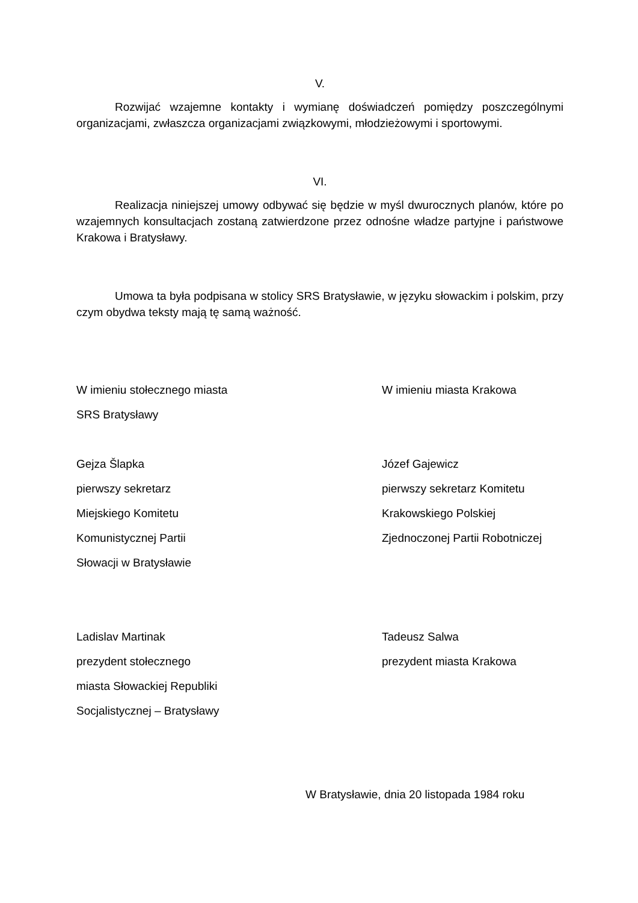V.
Rozwijać wzajemne kontakty i wymianę doświadczeń pomiędzy poszczególnymi organizacjami, zwłaszcza organizacjami związkowymi, młodzieżowymi i sportowymi.
VI.
Realizacja niniejszej umowy odbywać się będzie w myśl dwurocznych planów, które po wzajemnych konsultacjach zostaną zatwierdzone przez odnośne władze partyjne i państwowe Krakowa i Bratysławy.
Umowa ta była podpisana w stolicy SRS Bratysławie, w języku słowackim i polskim, przy czym obydwa teksty mają tę samą ważność.
W imieniu stołecznego miasta
SRS Bratysławy
W imieniu miasta Krakowa
Gejza Šlapka
pierwszy sekretarz
Miejskiego Komitetu
Komunistycznej Partii
Słowacji w Bratysławie
Józef Gajewicz
pierwszy sekretarz Komitetu
Krakowskiego Polskiej
Zjednoczonej Partii Robotniczej
Ladislav Martinak
prezydent stołecznego
miasta Słowackiej Republiki
Socjalistycznej – Bratysławy
Tadeusz Salwa
prezydent miasta Krakowa
W Bratysławie, dnia 20 listopada 1984 roku